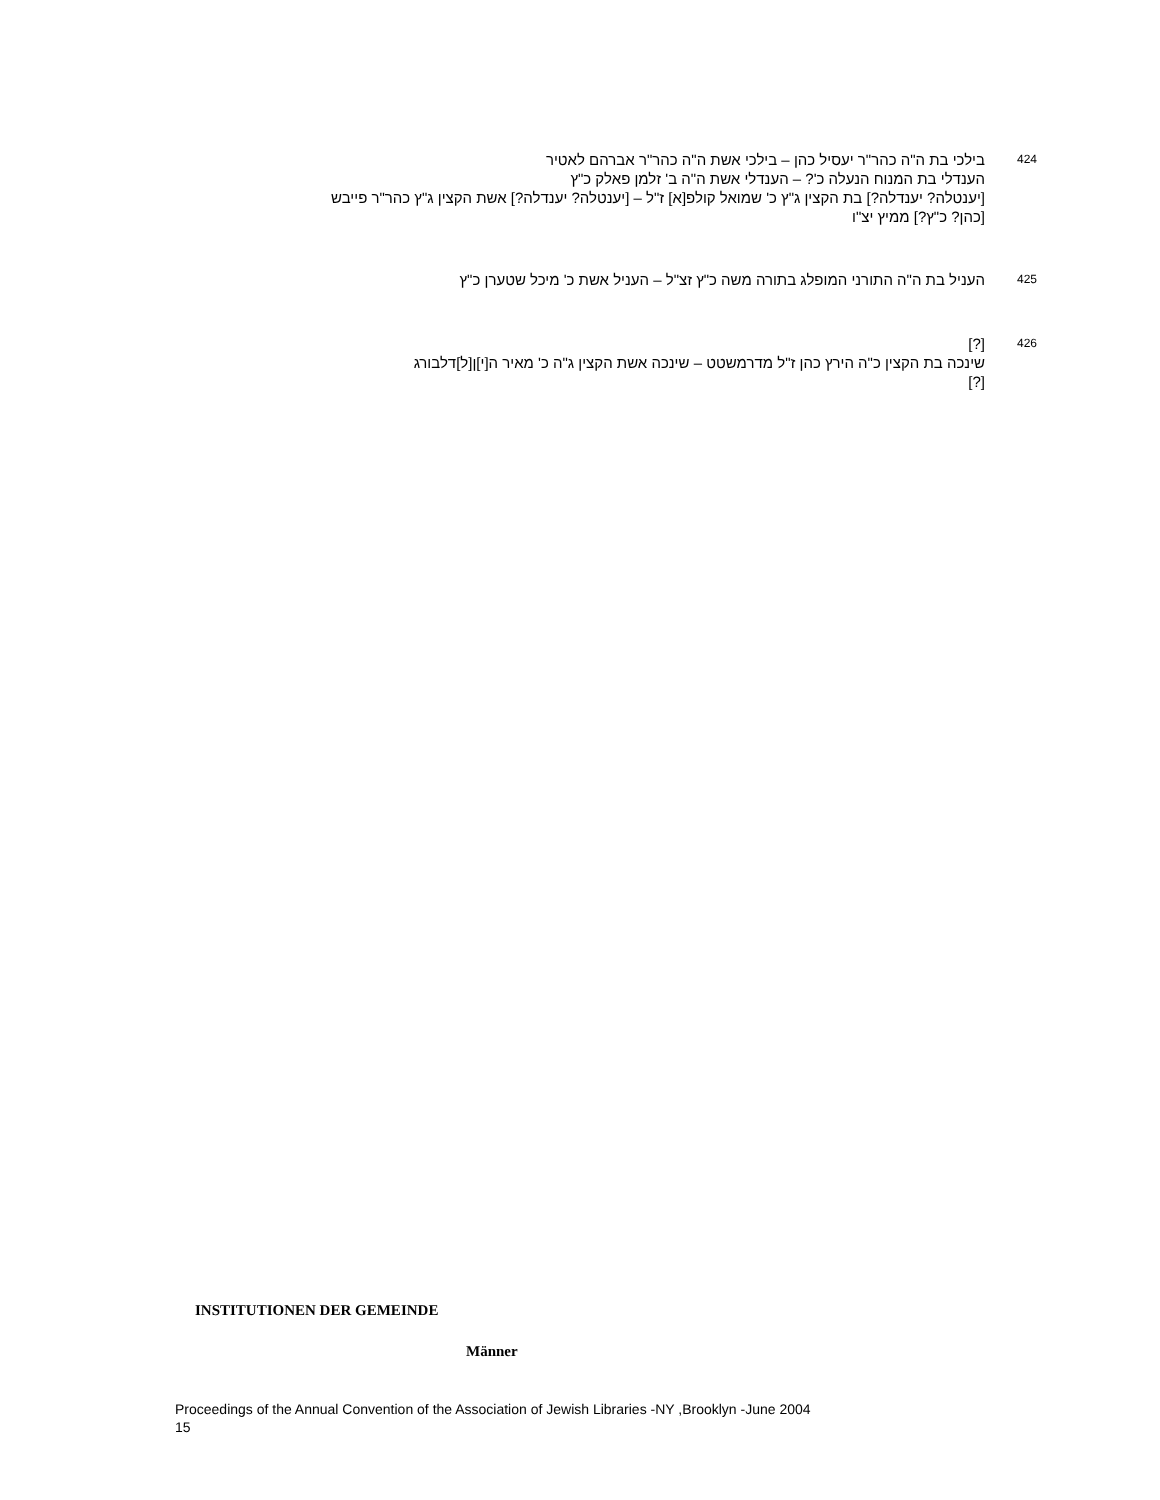424
בילכי בת ה"ה כהר"ר יעסיל כהן – בילכי אשת ה"ה כהר"ר אברהם לאטיר
הענדלי בת המנוח הנעלה כ'? – הענדלי אשת ה"ה ב' זלמן פאלק כ"ץ
[יענטלה? יענדלה?] בת הקצין ג"ץ כ' שמואל קולפ[א] ז"ל – [יענטלה? יענדלה?] אשת הקצין ג"ץ כהר"ר פייבש
[כהן? כ"ץ?] ממיץ יצ"ו
425
העניל בת ה"ה התורני המופלג בתורה משה כ"ץ זצ"ל – העניל אשת כ' מיכל שטערן כ"ץ
426
[?]
שינכה בת הקצין כ"ה הירץ כהן ז"ל מדרמשטט – שינכה אשת הקצין ג"ה כ' מאיר ה[י]ן[ל]דלבורג
[?]
INSTITUTIONEN DER GEMEINDE
Männer
Proceedings of the Annual Convention of the Association of Jewish Libraries -NY ,Brooklyn -June 2004
15